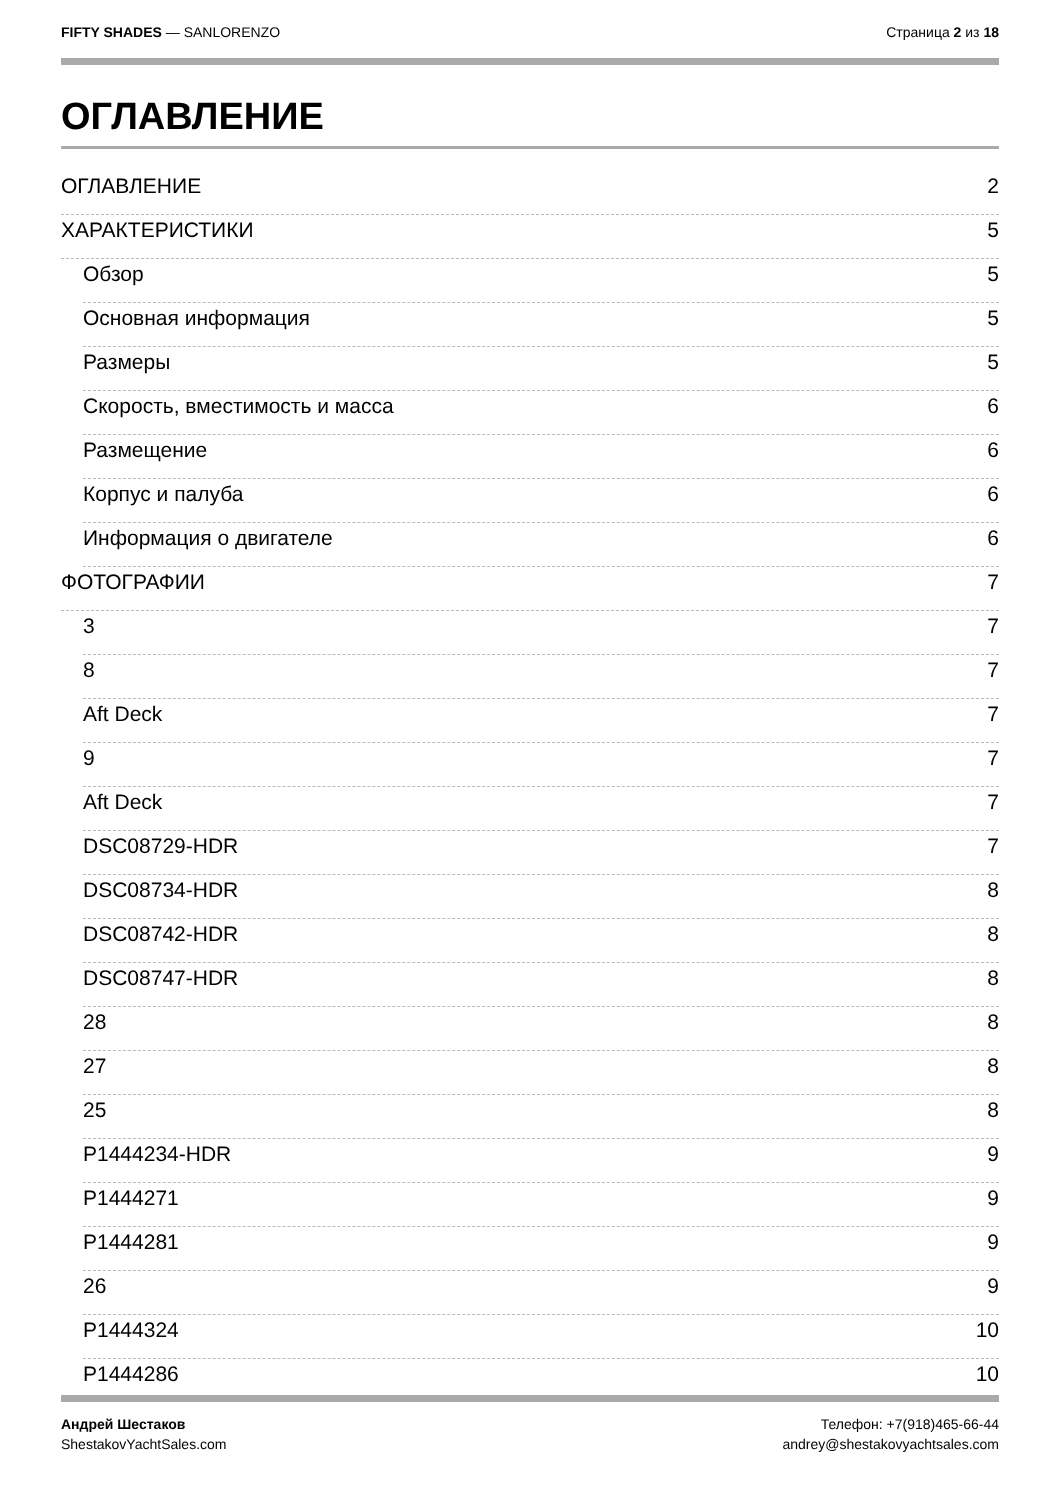FIFTY SHADES — SANLORENZO Страница 2 из 18
ОГЛАВЛЕНИЕ
ОГЛАВЛЕНИЕ 2
ХАРАКТЕРИСТИКИ 5
Обзор 5
Основная информация 5
Размеры 5
Скорость, вместимость и масса 6
Размещение 6
Корпус и палуба 6
Информация о двигателе 6
ФОТОГРАФИИ 7
3 7
8 7
Aft Deck 7
9 7
Aft Deck 7
DSC08729-HDR 7
DSC08734-HDR 8
DSC08742-HDR 8
DSC08747-HDR 8
28 8
27 8
25 8
P1444234-HDR 9
P1444271 9
P1444281 9
26 9
P1444324 10
P1444286 10
Андрей Шестаков
ShestakovYachtSales.com
Телефон: +7(918)465-66-44
andrey@shestakovyachtsales.com